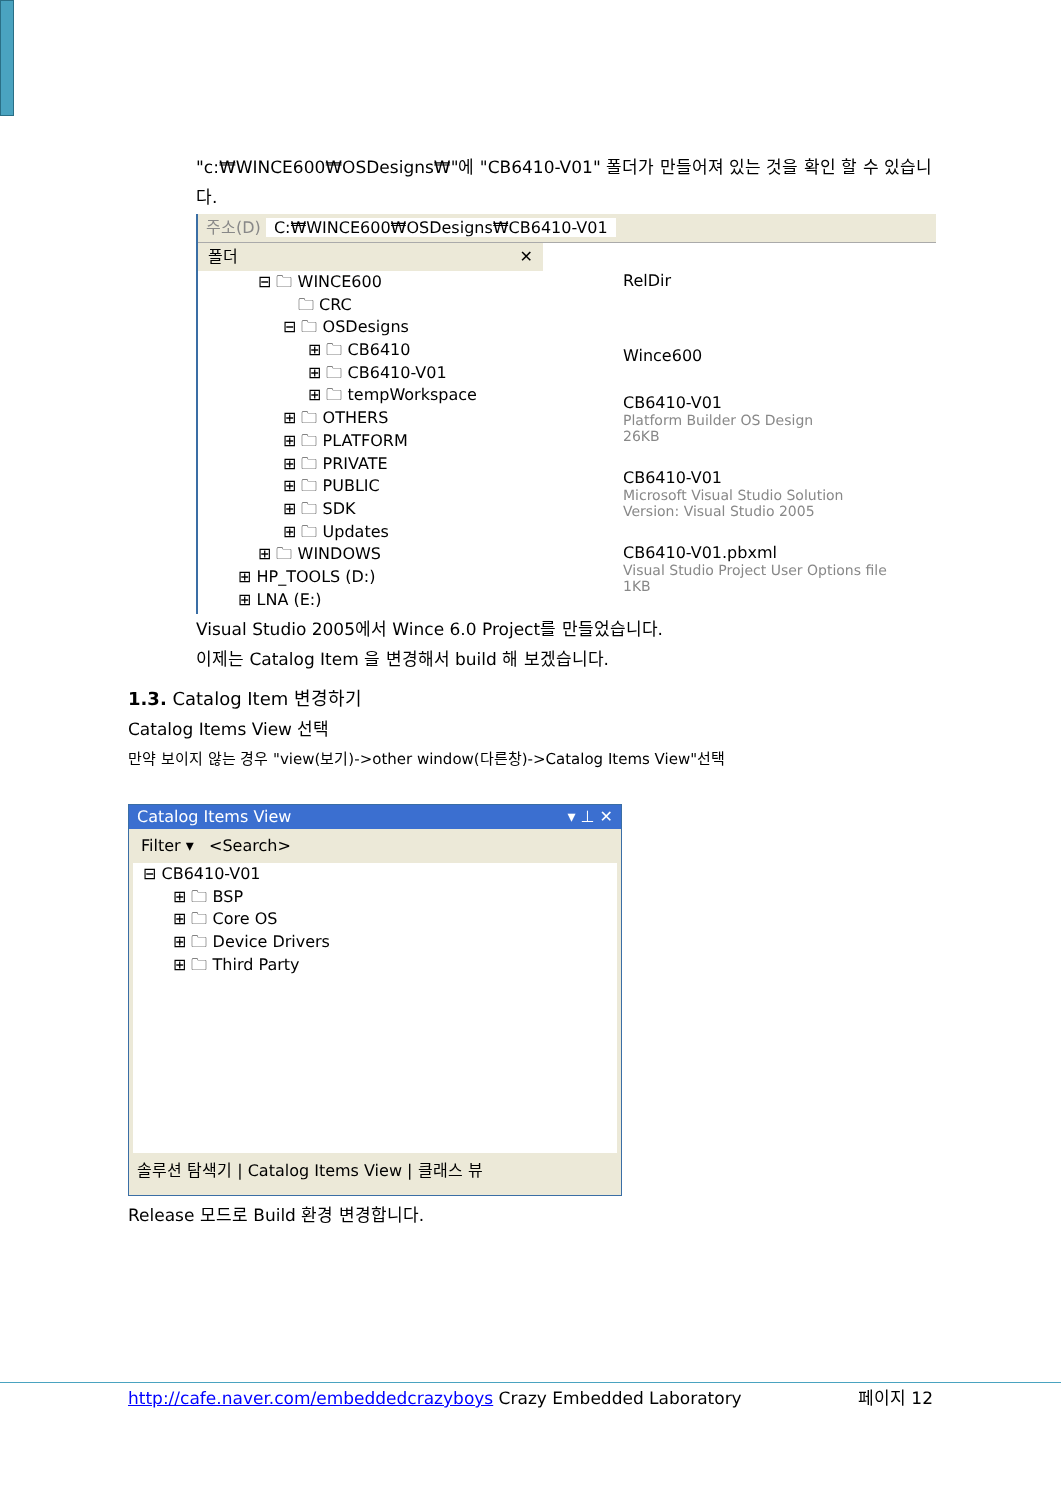"c:₩WINCE600₩OSDesigns₩"에 "CB6410-V01" 폴더가 만들어져 있는 것을 확인 할 수 있습니다.
주소(D) C:₩WINCE600₩OSDesigns₩CB6410-V01
폴더 ✕
⊟ 🗀 WINCE600
🗀 CRC
⊟ 🗀 OSDesigns
⊞ 🗀 CB6410
⊞ 🗀 CB6410-V01
⊞ 🗀 tempWorkspace
⊞ 🗀 OTHERS
⊞ 🗀 PLATFORM
⊞ 🗀 PRIVATE
⊞ 🗀 PUBLIC
⊞ 🗀 SDK
⊞ 🗀 Updates
⊞ 🗀 WINDOWS
⊞ HP_TOOLS (D:)
⊞ LNA (E:)
RelDir
Wince600
CB6410-V01
Platform Builder OS Design
26KB
CB6410-V01
Microsoft Visual Studio Solution
Version: Visual Studio 2005
CB6410-V01.pbxml
Visual Studio Project User Options file
1KB
Visual Studio 2005에서 Wince 6.0 Project를 만들었습니다.
이제는 Catalog Item 을 변경해서 build 해 보겠습니다.
1.3. Catalog Item 변경하기
Catalog Items View 선택
만약 보이지 않는 경우 "view(보기)->other window(다른창)->Catalog Items View"선택
Catalog Items View ▾ ⊥ ✕
Filter ▾ <Search>
⊟ CB6410-V01
⊞ 🗀 BSP
⊞ 🗀 Core OS
⊞ 🗀 Device Drivers
⊞ 🗀 Third Party
솔루션 탐색기 | Catalog Items View | 클래스 뷰
Release 모드로 Build 환경 변경합니다.
http://cafe.naver.com/embeddedcrazyboys Crazy Embedded Laboratory 페이지 12